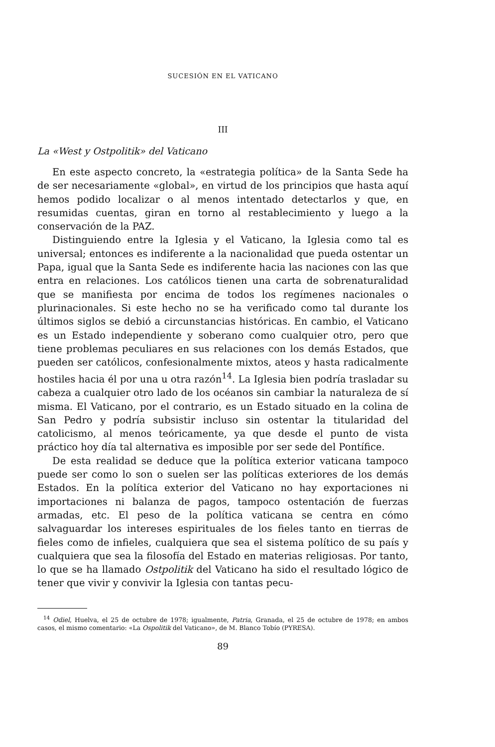SUCESIÓN EN EL VATICANO
III
La «West y Ostpolitik» del Vaticano
En este aspecto concreto, la «estrategia política» de la Santa Sede ha de ser necesariamente «global», en virtud de los principios que hasta aquí hemos podido localizar o al menos intentado detectarlos y que, en resumidas cuentas, giran en torno al restablecimiento y luego a la conservación de la PAZ.
Distinguiendo entre la Iglesia y el Vaticano, la Iglesia como tal es universal; entonces es indiferente a la nacionalidad que pueda ostentar un Papa, igual que la Santa Sede es indiferente hacia las naciones con las que entra en relaciones. Los católicos tienen una carta de sobrenaturalidad que se manifiesta por encima de todos los regímenes nacionales o plurinacionales. Si este hecho no se ha verificado como tal durante los últimos siglos se debió a circunstancias históricas. En cambio, el Vaticano es un Estado independiente y soberano como cualquier otro, pero que tiene problemas peculiares en sus relaciones con los demás Estados, que pueden ser católicos, confesionalmente mixtos, ateos y hasta radicalmente hostiles hacia él por una u otra razón<sup>14</sup>. La Iglesia bien podría trasladar su cabeza a cualquier otro lado de los océanos sin cambiar la naturaleza de sí misma. El Vaticano, por el contrario, es un Estado situado en la colina de San Pedro y podría subsistir incluso sin ostentar la titularidad del catolicismo, al menos teóricamente, ya que desde el punto de vista práctico hoy día tal alternativa es imposible por ser sede del Pontífice.
De esta realidad se deduce que la política exterior vaticana tampoco puede ser como lo son o suelen ser las políticas exteriores de los demás Estados. En la política exterior del Vaticano no hay exportaciones ni importaciones ni balanza de pagos, tampoco ostentación de fuerzas armadas, etc. El peso de la política vaticana se centra en cómo salvaguardar los intereses espirituales de los fieles tanto en tierras de fieles como de infieles, cualquiera que sea el sistema político de su país y cualquiera que sea la filosofía del Estado en materias religiosas. Por tanto, lo que se ha llamado Ostpolitik del Vaticano ha sido el resultado lógico de tener que vivir y convivir la Iglesia con tantas pecu-
<sup>14</sup> Odiel, Huelva, el 25 de octubre de 1978; igualmente, Patria, Granada, el 25 de octubre de 1978; en ambos casos, el mismo comentario: «La Ospolitik del Vaticano», de M. Blanco Tobío (PYRESA).
89